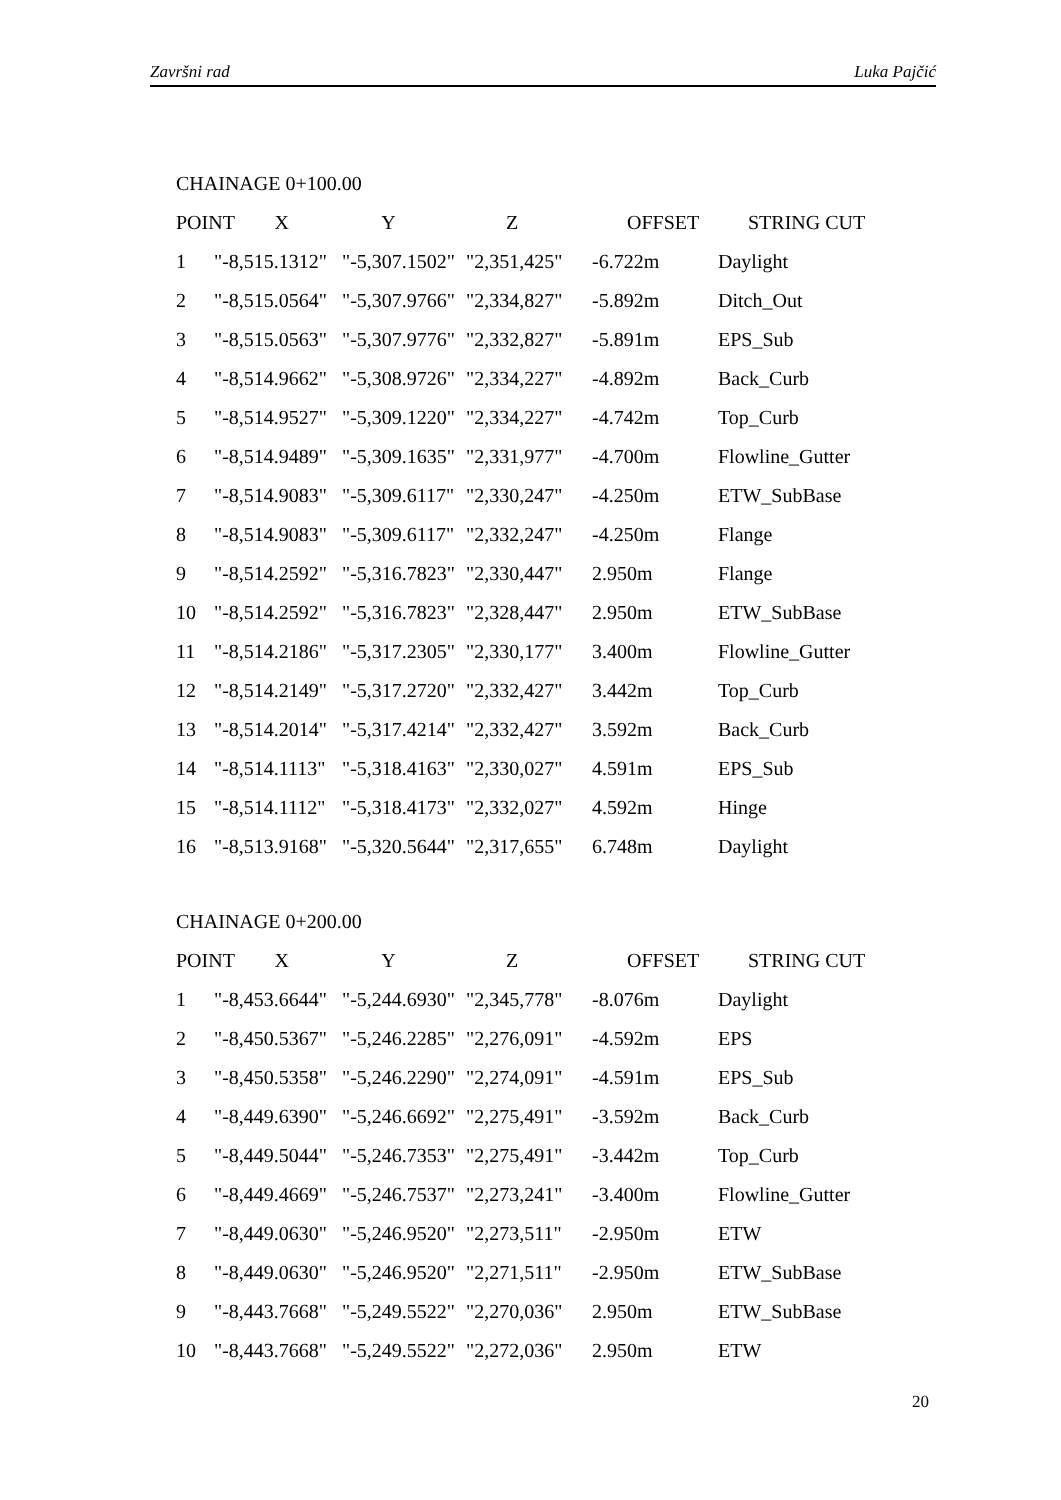Završni rad Luka Pajčić
CHAINAGE 0+100.00
| POINT X | | Y | Z | OFFSET | STRING CUT |
| 1 | "-8,515.1312" | "-5,307.1502" | "2,351,425" | -6.722m | Daylight |
| 2 | "-8,515.0564" | "-5,307.9766" | "2,334,827" | -5.892m | Ditch_Out |
| 3 | "-8,515.0563" | "-5,307.9776" | "2,332,827" | -5.891m | EPS_Sub |
| 4 | "-8,514.9662" | "-5,308.9726" | "2,334,227" | -4.892m | Back_Curb |
| 5 | "-8,514.9527" | "-5,309.1220" | "2,334,227" | -4.742m | Top_Curb |
| 6 | "-8,514.9489" | "-5,309.1635" | "2,331,977" | -4.700m | Flowline_Gutter |
| 7 | "-8,514.9083" | "-5,309.6117" | "2,330,247" | -4.250m | ETW_SubBase |
| 8 | "-8,514.9083" | "-5,309.6117" | "2,332,247" | -4.250m | Flange |
| 9 | "-8,514.2592" | "-5,316.7823" | "2,330,447" | 2.950m | Flange |
| 10 | "-8,514.2592" | "-5,316.7823" | "2,328,447" | 2.950m | ETW_SubBase |
| 11 | "-8,514.2186" | "-5,317.2305" | "2,330,177" | 3.400m | Flowline_Gutter |
| 12 | "-8,514.2149" | "-5,317.2720" | "2,332,427" | 3.442m | Top_Curb |
| 13 | "-8,514.2014" | "-5,317.4214" | "2,332,427" | 3.592m | Back_Curb |
| 14 | "-8,514.1113" | "-5,318.4163" | "2,330,027" | 4.591m | EPS_Sub |
| 15 | "-8,514.1112" | "-5,318.4173" | "2,332,027" | 4.592m | Hinge |
| 16 | "-8,513.9168" | "-5,320.5644" | "2,317,655" | 6.748m | Daylight |
CHAINAGE 0+200.00
| POINT X | | Y | Z | OFFSET | STRING CUT |
| 1 | "-8,453.6644" | "-5,244.6930" | "2,345,778" | -8.076m | Daylight |
| 2 | "-8,450.5367" | "-5,246.2285" | "2,276,091" | -4.592m | EPS |
| 3 | "-8,450.5358" | "-5,246.2290" | "2,274,091" | -4.591m | EPS_Sub |
| 4 | "-8,449.6390" | "-5,246.6692" | "2,275,491" | -3.592m | Back_Curb |
| 5 | "-8,449.5044" | "-5,246.7353" | "2,275,491" | -3.442m | Top_Curb |
| 6 | "-8,449.4669" | "-5,246.7537" | "2,273,241" | -3.400m | Flowline_Gutter |
| 7 | "-8,449.0630" | "-5,246.9520" | "2,273,511" | -2.950m | ETW |
| 8 | "-8,449.0630" | "-5,246.9520" | "2,271,511" | -2.950m | ETW_SubBase |
| 9 | "-8,443.7668" | "-5,249.5522" | "2,270,036" | 2.950m | ETW_SubBase |
| 10 | "-8,443.7668" | "-5,249.5522" | "2,272,036" | 2.950m | ETW |
20